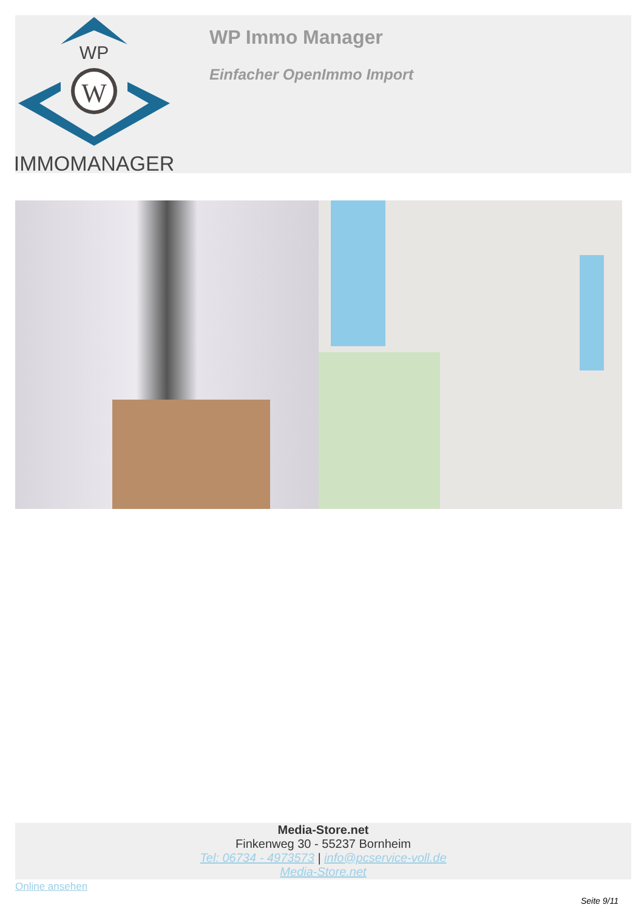WP
W
IMMOMANAGER
WP Immo Manager
Einfacher OpenImmo Import
Media-Store.net
Finkenweg 30 - 55237 Bornheim
Tel: 06734 - 4973573 | info@pcservice-voll.de
Media-Store.net
Online ansehen
Seite 9/11